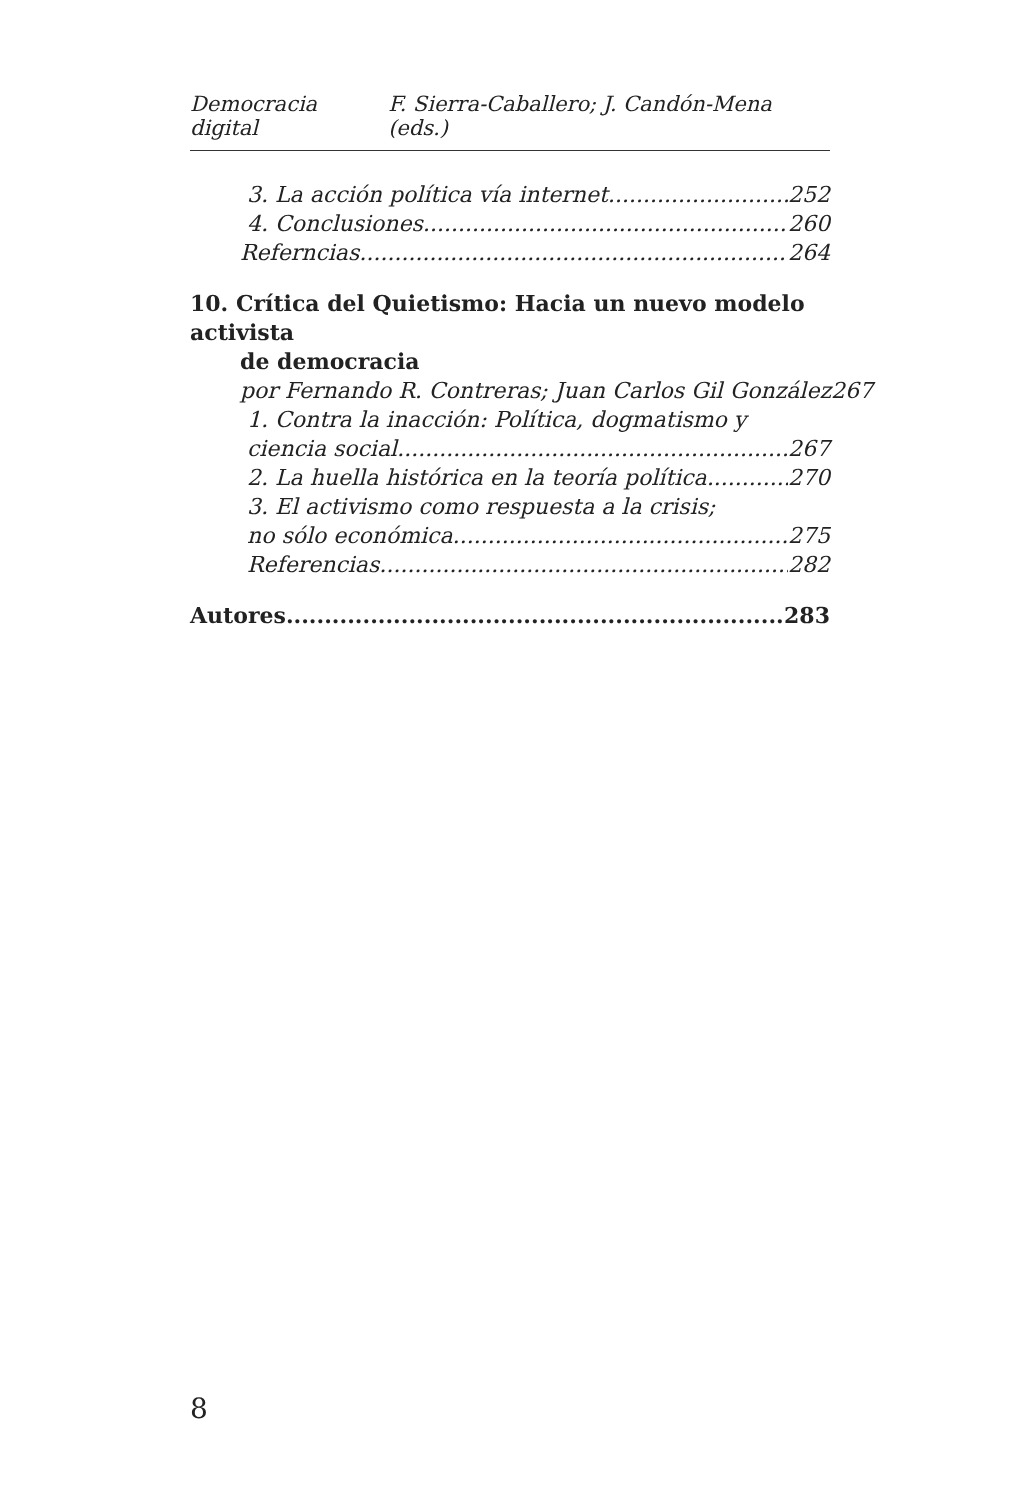Democracia digital F. Sierra-Caballero; J. Candón-Mena (eds.)
3. La acción política vía internet 252
4. Conclusiones 260
Referncias 264
10. Crítica del Quietismo: Hacia un nuevo modelo activista
de democracia
por Fernando R. Contreras; Juan Carlos Gil González 267
1. Contra la inacción: Política, dogmatismo y
ciencia social 267
2. La huella histórica en la teoría política 270
3. El activismo como respuesta a la crisis;
no sólo económica 275
Referencias 282
Autores 283
8